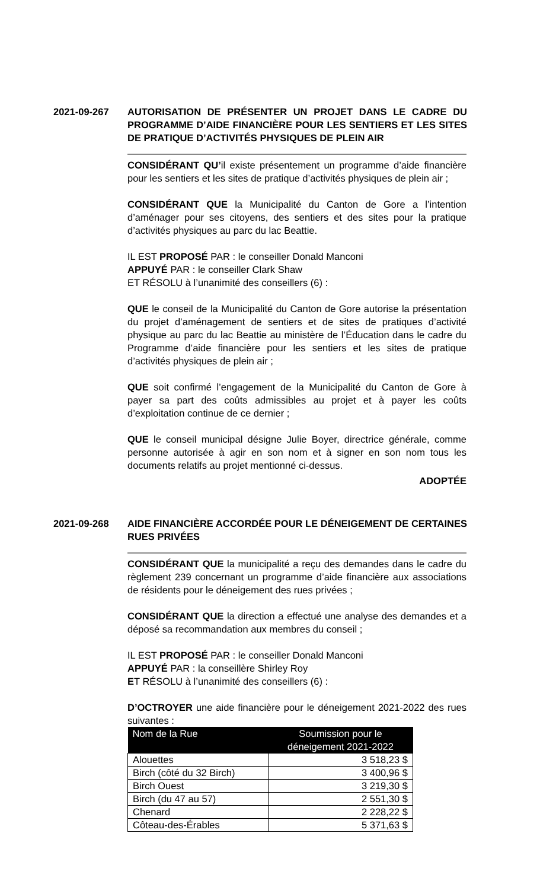2021-09-267 AUTORISATION DE PRÉSENTER UN PROJET DANS LE CADRE DU PROGRAMME D’AIDE FINANCIÈRE POUR LES SENTIERS ET LES SITES DE PRATIQUE D’ACTIVITÉS PHYSIQUES DE PLEIN AIR
CONSIDÉRANT QU’il existe présentement un programme d’aide financière pour les sentiers et les sites de pratique d’activités physiques de plein air ;
CONSIDÉRANT QUE la Municipalité du Canton de Gore a l’intention d’aménager pour ses citoyens, des sentiers et des sites pour la pratique d’activités physiques au parc du lac Beattie.
IL EST PROPOSÉ PAR : le conseiller Donald Manconi
APPUYÉ PAR : le conseiller Clark Shaw
ET RÉSOLU à l’unanimité des conseillers (6) :
QUE le conseil de la Municipalité du Canton de Gore autorise la présentation du projet d’aménagement de sentiers et de sites de pratiques d’activité physique au parc du lac Beattie au ministère de l’Éducation dans le cadre du Programme d’aide financière pour les sentiers et les sites de pratique d’activités physiques de plein air ;
QUE soit confirmé l’engagement de la Municipalité du Canton de Gore à payer sa part des coûts admissibles au projet et à payer les coûts d’exploitation continue de ce dernier ;
QUE le conseil municipal désigne Julie Boyer, directrice générale, comme personne autorisée à agir en son nom et à signer en son nom tous les documents relatifs au projet mentionné ci-dessus.
ADOPTÉE
2021-09-268 AIDE FINANCIÈRE ACCORDÉE POUR LE DÉNEIGEMENT DE CERTAINES RUES PRIVÉES
CONSIDÉRANT QUE la municipalité a reçu des demandes dans le cadre du règlement 239 concernant un programme d’aide financière aux associations de résidents pour le déneigement des rues privées ;
CONSIDÉRANT QUE la direction a effectué une analyse des demandes et a déposé sa recommandation aux membres du conseil ;
IL EST PROPOSÉ PAR : le conseiller Donald Manconi
APPUYÉ PAR : la conseillère Shirley Roy
ET RÉSOLU à l’unanimité des conseillers (6) :
D’OCTROYER une aide financière pour le déneigement 2021-2022 des rues suivantes :
| Nom de la Rue | Soumission pour le déneigement 2021-2022 |
| --- | --- |
| Alouettes | 3 518,23 $ |
| Birch (côté du 32 Birch) | 3 400,96 $ |
| Birch Ouest | 3 219,30 $ |
| Birch (du 47 au 57) | 2 551,30 $ |
| Chenard | 2 228,22 $ |
| Côteau-des-Érables | 5 371,63 $ |